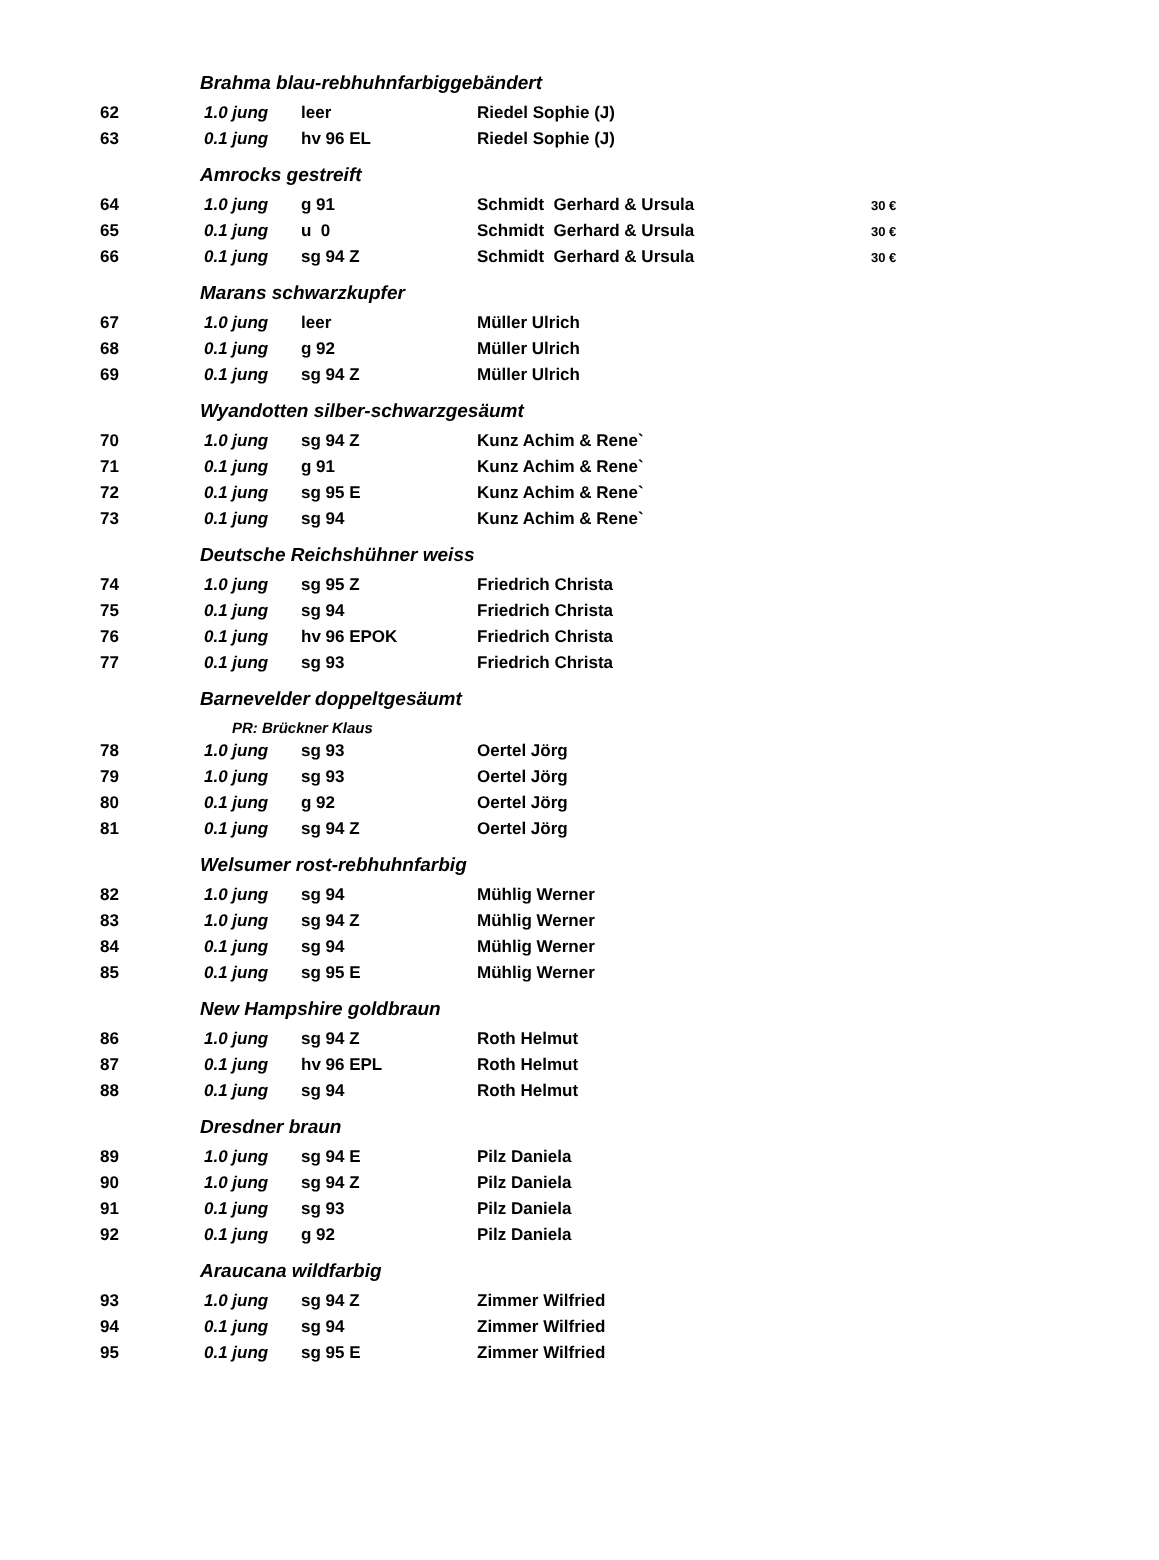| | Brahma blau-rebhuhnfarbiggebändert | | | |
| 62 | 1.0 jung | leer | Riedel Sophie (J) | |
| 63 | 0.1 jung | hv 96 EL | Riedel Sophie (J) | |
| | Amrocks gestreift | | | |
| 64 | 1.0 jung | g 91 | Schmidt Gerhard & Ursula | 30 € |
| 65 | 0.1 jung | u 0 | Schmidt Gerhard & Ursula | 30 € |
| 66 | 0.1 jung | sg 94 Z | Schmidt Gerhard & Ursula | 30 € |
| | Marans schwarzkupfer | | | |
| 67 | 1.0 jung | leer | Müller Ulrich | |
| 68 | 0.1 jung | g 92 | Müller Ulrich | |
| 69 | 0.1 jung | sg 94 Z | Müller Ulrich | |
| | Wyandotten silber-schwarzgesäumt | | | |
| 70 | 1.0 jung | sg 94 Z | Kunz Achim & Rene` | |
| 71 | 0.1 jung | g 91 | Kunz Achim & Rene` | |
| 72 | 0.1 jung | sg 95 E | Kunz Achim & Rene` | |
| 73 | 0.1 jung | sg 94 | Kunz Achim & Rene` | |
| | Deutsche Reichshühner weiss | | | |
| 74 | 1.0 jung | sg 95 Z | Friedrich Christa | |
| 75 | 0.1 jung | sg 94 | Friedrich Christa | |
| 76 | 0.1 jung | hv 96 EPOK | Friedrich Christa | |
| 77 | 0.1 jung | sg 93 | Friedrich Christa | |
| | Barnevelder doppeltgesäumt | | | |
| | PR: Brückner Klaus | | | |
| 78 | 1.0 jung | sg 93 | Oertel Jörg | |
| 79 | 1.0 jung | sg 93 | Oertel Jörg | |
| 80 | 0.1 jung | g 92 | Oertel Jörg | |
| 81 | 0.1 jung | sg 94 Z | Oertel Jörg | |
| | Welsumer rost-rebhuhnfarbig | | | |
| 82 | 1.0 jung | sg 94 | Mühlig Werner | |
| 83 | 1.0 jung | sg 94 Z | Mühlig Werner | |
| 84 | 0.1 jung | sg 94 | Mühlig Werner | |
| 85 | 0.1 jung | sg 95 E | Mühlig Werner | |
| | New Hampshire goldbraun | | | |
| 86 | 1.0 jung | sg 94 Z | Roth Helmut | |
| 87 | 0.1 jung | hv 96 EPL | Roth Helmut | |
| 88 | 0.1 jung | sg 94 | Roth Helmut | |
| | Dresdner braun | | | |
| 89 | 1.0 jung | sg 94 E | Pilz Daniela | |
| 90 | 1.0 jung | sg 94 Z | Pilz Daniela | |
| 91 | 0.1 jung | sg 93 | Pilz Daniela | |
| 92 | 0.1 jung | g 92 | Pilz Daniela | |
| | Araucana wildfarbig | | | |
| 93 | 1.0 jung | sg 94 Z | Zimmer Wilfried | |
| 94 | 0.1 jung | sg 94 | Zimmer Wilfried | |
| 95 | 0.1 jung | sg 95 E | Zimmer Wilfried | |